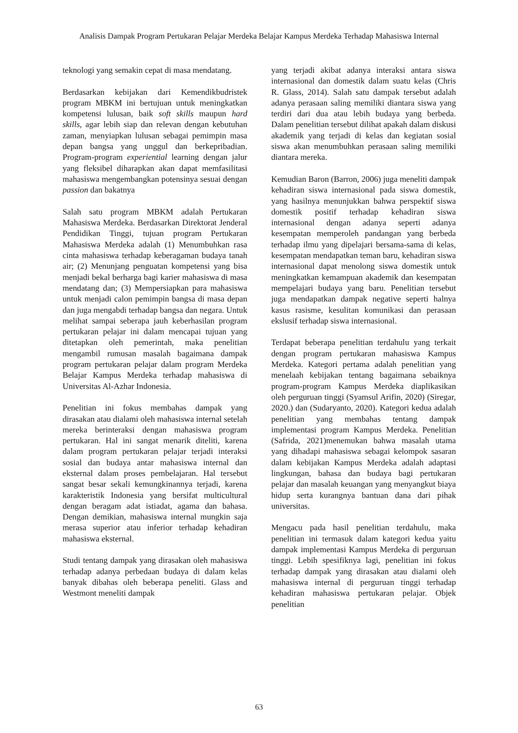Analisis Dampak Program Pertukaran Pelajar Merdeka Belajar Kampus Merdeka Terhadap Mahasiswa Internal
teknologi yang semakin cepat di masa mendatang.
Berdasarkan kebijakan dari Kemendikbudristek program MBKM ini bertujuan untuk meningkatkan kompetensi lulusan, baik soft skills maupun hard skills, agar lebih siap dan relevan dengan kebutuhan zaman, menyiapkan lulusan sebagai pemimpin masa depan bangsa yang unggul dan berkepribadian. Program-program experiential learning dengan jalur yang fleksibel diharapkan akan dapat memfasilitasi mahasiswa mengembangkan potensinya sesuai dengan passion dan bakatnya
Salah satu program MBKM adalah Pertukaran Mahasiswa Merdeka. Berdasarkan Direktorat Jenderal Pendidikan Tinggi, tujuan program Pertukaran Mahasiswa Merdeka adalah (1) Menumbuhkan rasa cinta mahasiswa terhadap keberagaman budaya tanah air; (2) Menunjang penguatan kompetensi yang bisa menjadi bekal berharga bagi karier mahasiswa di masa mendatang dan; (3) Mempersiapkan para mahasiswa untuk menjadi calon pemimpin bangsa di masa depan dan juga mengabdi terhadap bangsa dan negara. Untuk melihat sampai seberapa jauh keberhasilan program pertukaran pelajar ini dalam mencapai tujuan yang ditetapkan oleh pemerintah, maka penelitian mengambil rumusan masalah bagaimana dampak program pertukaran pelajar dalam program Merdeka Belajar Kampus Merdeka terhadap mahasiswa di Universitas Al-Azhar Indonesia.
Penelitian ini fokus membahas dampak yang dirasakan atau dialami oleh mahasiswa internal setelah mereka berinteraksi dengan mahasiswa program pertukaran. Hal ini sangat menarik diteliti, karena dalam program pertukaran pelajar terjadi interaksi sosial dan budaya antar mahasiswa internal dan eksternal dalam proses pembelajaran. Hal tersebut sangat besar sekali kemungkinannya terjadi, karena karakteristik Indonesia yang bersifat multicultural dengan beragam adat istiadat, agama dan bahasa. Dengan demikian, mahasiswa internal mungkin saja merasa superior atau inferior terhadap kehadiran mahasiswa eksternal.
Studi tentang dampak yang dirasakan oleh mahasiswa terhadap adanya perbedaan budaya di dalam kelas banyak dibahas oleh beberapa peneliti. Glass and Westmont meneliti dampak
yang terjadi akibat adanya interaksi antara siswa internasional dan domestik dalam suatu kelas (Chris R. Glass, 2014). Salah satu dampak tersebut adalah adanya perasaan saling memiliki diantara siswa yang terdiri dari dua atau lebih budaya yang berbeda. Dalam penelitian tersebut dilihat apakah dalam diskusi akademik yang terjadi di kelas dan kegiatan sosial siswa akan menumbuhkan perasaan saling memiliki diantara mereka.
Kemudian Baron (Barron, 2006) juga meneliti dampak kehadiran siswa internasional pada siswa domestik, yang hasilnya menunjukkan bahwa perspektif siswa domestik positif terhadap kehadiran siswa internasional dengan adanya seperti adanya kesempatan memperoleh pandangan yang berbeda terhadap ilmu yang dipelajari bersama-sama di kelas, kesempatan mendapatkan teman baru, kehadiran siswa internasional dapat menolong siswa domestik untuk meningkatkan kemampuan akademik dan kesempatan mempelajari budaya yang baru. Penelitian tersebut juga mendapatkan dampak negative seperti halnya kasus rasisme, kesulitan komunikasi dan perasaan ekslusif terhadap siswa internasional.
Terdapat beberapa penelitian terdahulu yang terkait dengan program pertukaran mahasiswa Kampus Merdeka. Kategori pertama adalah penelitian yang menelaah kebijakan tentang bagaimana sebaiknya program-program Kampus Merdeka diaplikasikan oleh perguruan tinggi (Syamsul Arifin, 2020) (Siregar, 2020.) dan (Sudaryanto, 2020). Kategori kedua adalah penelitian yang membahas tentang dampak implementasi program Kampus Merdeka. Penelitian (Safrida, 2021)menemukan bahwa masalah utama yang dihadapi mahasiswa sebagai kelompok sasaran dalam kebijakan Kampus Merdeka adalah adaptasi lingkungan, bahasa dan budaya bagi pertukaran pelajar dan masalah keuangan yang menyangkut biaya hidup serta kurangnya bantuan dana dari pihak universitas.
Mengacu pada hasil penelitian terdahulu, maka penelitian ini termasuk dalam kategori kedua yaitu dampak implementasi Kampus Merdeka di perguruan tinggi. Lebih spesifiknya lagi, penelitian ini fokus terhadap dampak yang dirasakan atau dialami oleh mahasiswa internal di perguruan tinggi terhadap kehadiran mahasiswa pertukaran pelajar. Objek penelitian
63